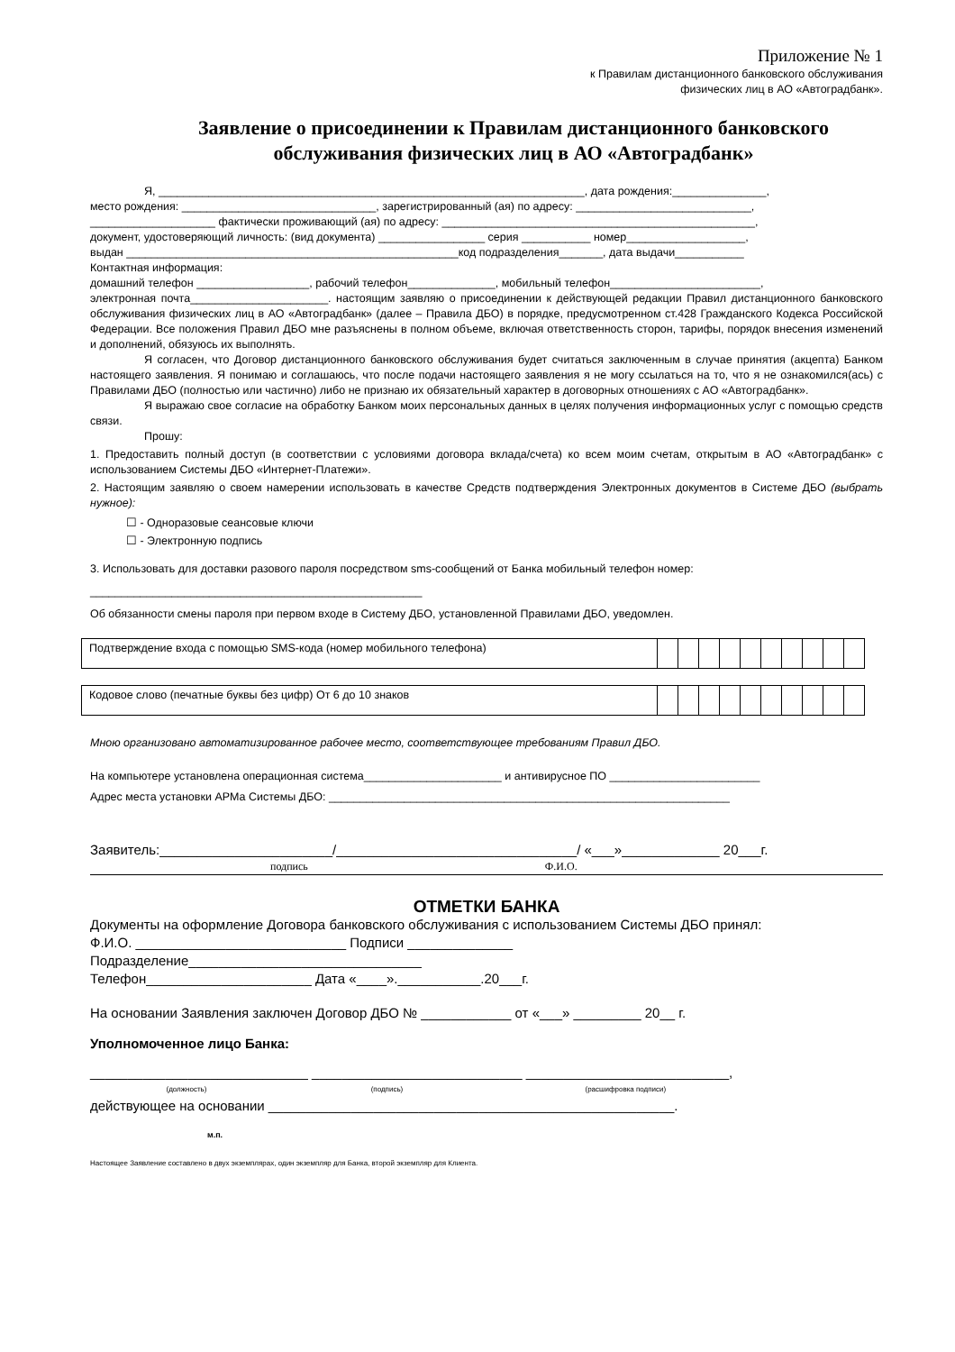Приложение № 1
к Правилам дистанционного банковского обслуживания
физических лиц в АО «Автоградбанк».
Заявление о присоединении к Правилам дистанционного банковского обслуживания физических лиц в АО «Автоградбанк»
Я, ____________________________________________________________________, дата рождения:_______________,
место рождения: _______________________________, зарегистрированный (ая) по адресу: ____________________________,
____________________ фактически проживающий (ая) по адресу: __________________________________________________,
документ, удостоверяющий личность: (вид документа) _________________ серия ___________ номер___________________,
выдан _____________________________________________________код подразделения_______, дата выдачи___________
Контактная информация:
домашний телефон __________________, рабочий телефон______________, мобильный телефон________________________,
электронная почта______________________. настоящим заявляю о присоединении к действующей редакции Правил дистанционного банковского обслуживания физических лиц в АО «Автоградбанк» (далее – Правила ДБО) в порядке, предусмотренном ст.428 Гражданского Кодекса Российской Федерации. Все положения Правил ДБО мне разъяснены в полном объеме, включая ответственность сторон, тарифы, порядок внесения изменений и дополнений, обязуюсь их выполнять.
Я согласен, что Договор дистанционного банковского обслуживания будет считаться заключенным в случае принятия (акцепта) Банком настоящего заявления. Я понимаю и соглашаюсь, что после подачи настоящего заявления я не могу ссылаться на то, что я не ознакомился(ась) с Правилами ДБО (полностью или частично) либо не признаю их обязательный характер в договорных отношениях с АО «Автоградбанк».
Я выражаю свое согласие на обработку Банком моих персональных данных в целях получения информационных услуг с помощью средств связи.
Прошу:
1. Предоставить полный доступ (в соответствии с условиями договора вклада/счета) ко всем моим счетам, открытым в АО «Автоградбанк» с использованием Системы ДБО «Интернет-Платежи».
2. Настоящим заявляю о своем намерении использовать в качестве Средств подтверждения Электронных документов в Системе ДБО (выбрать нужное):
☐ - Одноразовые сеансовые ключи
☐ - Электронную подпись
3. Использовать для доставки разового пароля посредством sms-сообщений от Банка мобильный телефон номер:
_____________________________________________________
Об обязанности смены пароля при первом входе в Систему ДБО, установленной Правилами ДБО, уведомлен.
| Подтверждение входа с помощью SMS-кода (номер мобильного телефона) | | | | | | | | | | |
| Кодовое слово (печатные буквы без цифр) От 6 до 10 знаков | | | | | | | | | | |
Мною организовано автоматизированное рабочее место, соответствующее требованиям Правил ДБО.
На компьютере установлена операционная система______________________ и антивирусное ПО ________________________
Адрес места установки АРМа Системы ДБО: ________________________________________________________________
Заявитель:_______________________/________________________________/ «___»_____________ 20___г.
подпись Ф.И.О.
ОТМЕТКИ БАНКА
Документы на оформление Договора банковского обслуживания с использованием Системы ДБО принял:
Ф.И.О. ____________________________ Подписи ______________
Подразделение_______________________________
Телефон______________________ Дата «____».___________.20___г.
На основании Заявления заключен Договор ДБО № ____________ от «___» _________ 20__ г.
Уполномоченное лицо Банка:
_____________________________ ____________________________ ___________________________,
(должность) (подпись) (расшифровка подписи)
действующее на основании ______________________________________________________.
м.п.
Настоящее Заявление составлено в двух экземплярах, один экземпляр для Банка, второй экземпляр для Клиента.